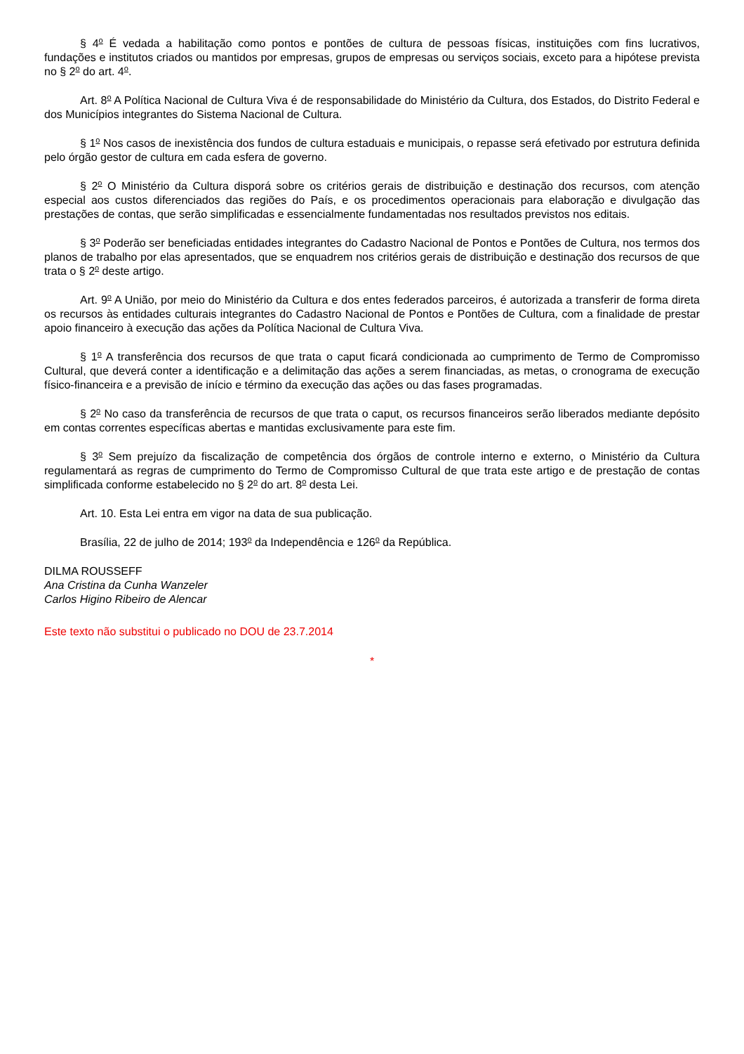§ 4<sup>o</sup> É vedada a habilitação como pontos e pontões de cultura de pessoas físicas, instituições com fins lucrativos, fundações e institutos criados ou mantidos por empresas, grupos de empresas ou serviços sociais, exceto para a hipótese prevista no § 2<sup>o</sup> do art. 4<sup>o</sup>.
Art. 8<sup>o</sup> A Política Nacional de Cultura Viva é de responsabilidade do Ministério da Cultura, dos Estados, do Distrito Federal e dos Municípios integrantes do Sistema Nacional de Cultura.
§ 1<sup>o</sup> Nos casos de inexistência dos fundos de cultura estaduais e municipais, o repasse será efetivado por estrutura definida pelo órgão gestor de cultura em cada esfera de governo.
§ 2<sup>o</sup> O Ministério da Cultura disporá sobre os critérios gerais de distribuição e destinação dos recursos, com atenção especial aos custos diferenciados das regiões do País, e os procedimentos operacionais para elaboração e divulgação das prestações de contas, que serão simplificadas e essencialmente fundamentadas nos resultados previstos nos editais.
§ 3<sup>o</sup> Poderão ser beneficiadas entidades integrantes do Cadastro Nacional de Pontos e Pontões de Cultura, nos termos dos planos de trabalho por elas apresentados, que se enquadrem nos critérios gerais de distribuição e destinação dos recursos de que trata o § 2<sup>o</sup> deste artigo.
Art. 9<sup>o</sup> A União, por meio do Ministério da Cultura e dos entes federados parceiros, é autorizada a transferir de forma direta os recursos às entidades culturais integrantes do Cadastro Nacional de Pontos e Pontões de Cultura, com a finalidade de prestar apoio financeiro à execução das ações da Política Nacional de Cultura Viva.
§ 1<sup>o</sup> A transferência dos recursos de que trata o caput ficará condicionada ao cumprimento de Termo de Compromisso Cultural, que deverá conter a identificação e a delimitação das ações a serem financiadas, as metas, o cronograma de execução físico-financeira e a previsão de início e término da execução das ações ou das fases programadas.
§ 2<sup>o</sup> No caso da transferência de recursos de que trata o caput, os recursos financeiros serão liberados mediante depósito em contas correntes específicas abertas e mantidas exclusivamente para este fim.
§ 3<sup>o</sup> Sem prejuízo da fiscalização de competência dos órgãos de controle interno e externo, o Ministério da Cultura regulamentará as regras de cumprimento do Termo de Compromisso Cultural de que trata este artigo e de prestação de contas simplificada conforme estabelecido no § 2<sup>o</sup> do art. 8<sup>o</sup> desta Lei.
Art. 10. Esta Lei entra em vigor na data de sua publicação.
Brasília, 22 de julho de 2014; 193<sup>o</sup> da Independência e 126<sup>o</sup> da República.
DILMA ROUSSEFF
Ana Cristina da Cunha Wanzeler
Carlos Higino Ribeiro de Alencar
Este texto não substitui o publicado no DOU de 23.7.2014
*